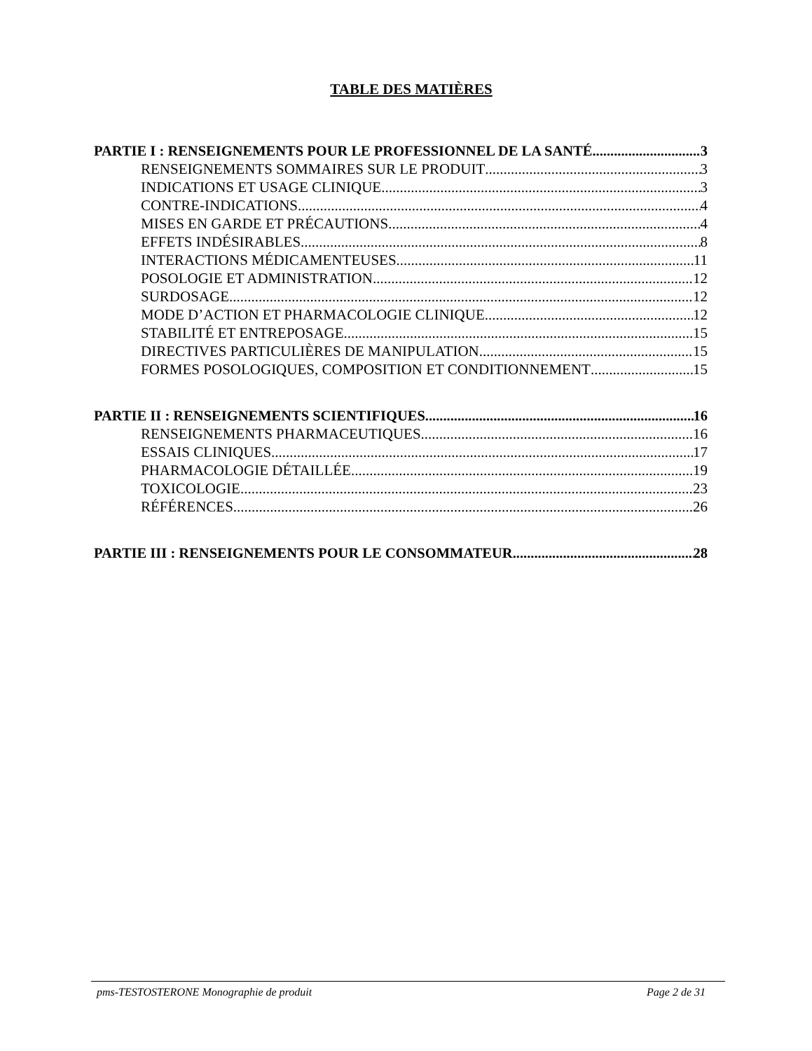TABLE DES MATIÈRES
PARTIE I : RENSEIGNEMENTS POUR LE PROFESSIONNEL DE LA SANTÉ 3
RENSEIGNEMENTS SOMMAIRES SUR LE PRODUIT 3
INDICATIONS ET USAGE CLINIQUE 3
CONTRE-INDICATIONS 4
MISES EN GARDE ET PRÉCAUTIONS 4
EFFETS INDÉSIRABLES 8
INTERACTIONS MÉDICAMENTEUSES 11
POSOLOGIE ET ADMINISTRATION 12
SURDOSAGE 12
MODE D’ACTION ET PHARMACOLOGIE CLINIQUE 12
STABILITÉ ET ENTREPOSAGE 15
DIRECTIVES PARTICULIÈRES DE MANIPULATION 15
FORMES POSOLOGIQUES, COMPOSITION ET CONDITIONNEMENT 15
PARTIE II : RENSEIGNEMENTS SCIENTIFIQUES 16
RENSEIGNEMENTS PHARMACEUTIQUES 16
ESSAIS CLINIQUES 17
PHARMACOLOGIE DÉTAILLÉE 19
TOXICOLOGIE 23
RÉFÉRENCES 26
PARTIE III : RENSEIGNEMENTS POUR LE CONSOMMATEUR 28
pms-TESTOSTERONE Monographie de produit Page 2 de 31